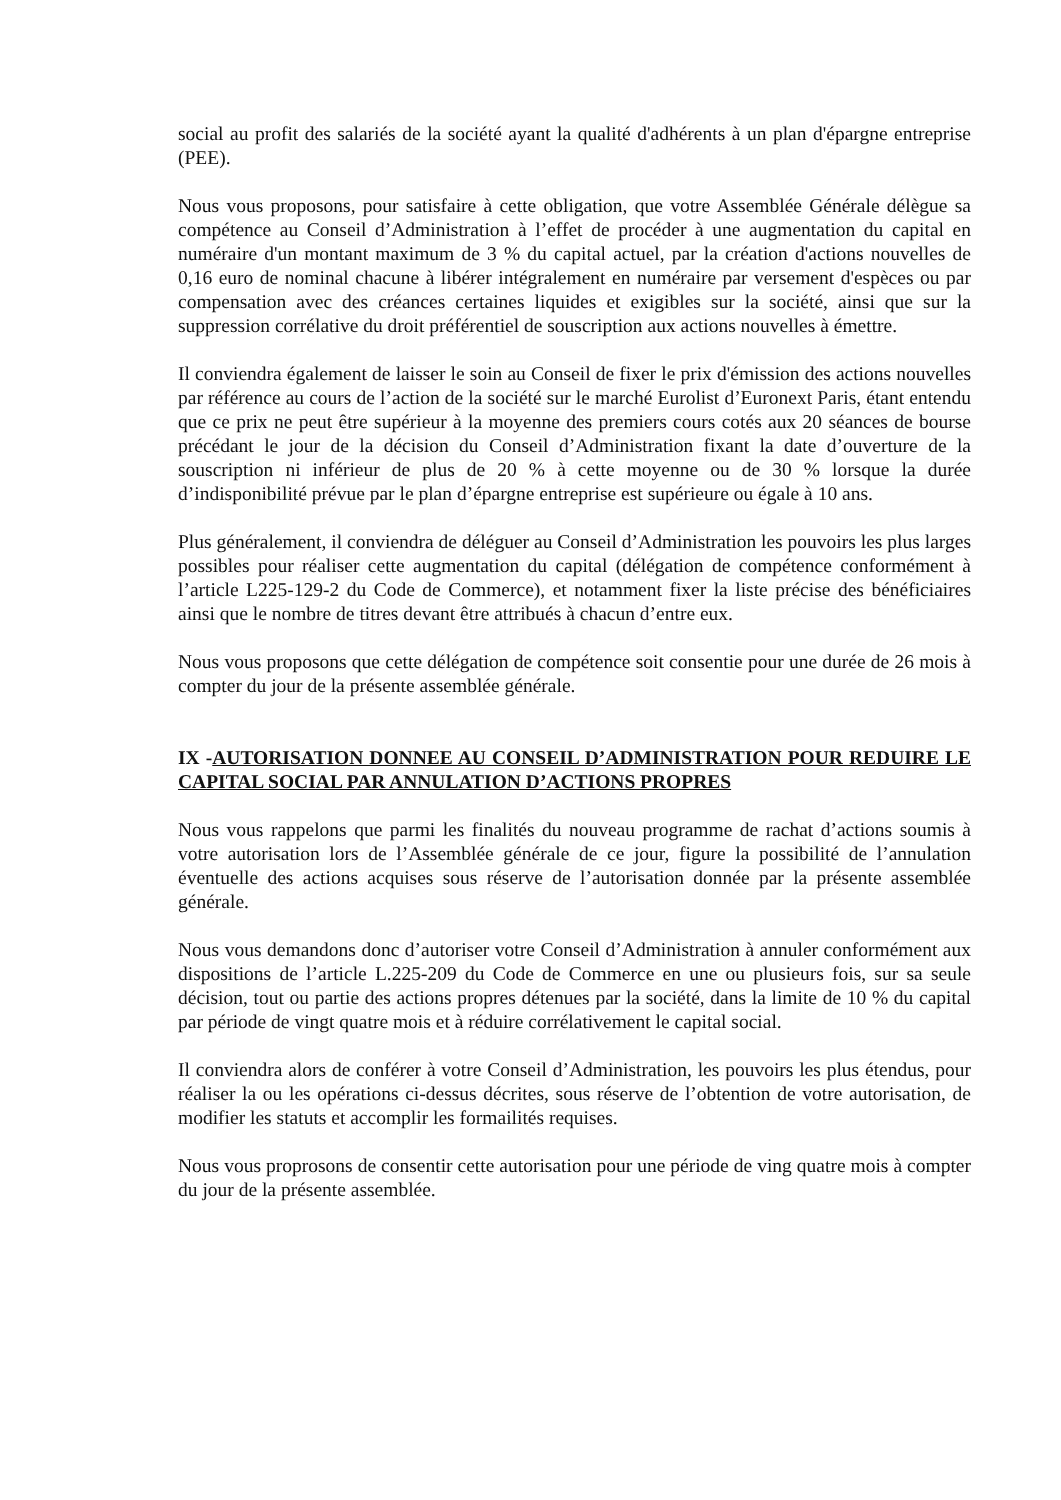social au profit des salariés de la société ayant la qualité d'adhérents à un plan d'épargne entreprise (PEE).
Nous vous proposons, pour satisfaire à cette obligation, que votre Assemblée Générale délègue sa compétence au Conseil d’Administration à l’effet de procéder à une augmentation du capital en numéraire d'un montant maximum de 3 % du capital actuel, par la création d'actions nouvelles de 0,16 euro de nominal chacune à libérer intégralement en numéraire par versement d'espèces ou par compensation avec des créances certaines liquides et exigibles sur la société, ainsi que sur la suppression corrélative du droit préférentiel de souscription aux actions nouvelles à émettre.
Il conviendra également de laisser le soin au Conseil de fixer le prix d'émission des actions nouvelles par référence au cours de l’action de la société sur le marché Eurolist d’Euronext Paris, étant entendu que ce prix ne peut être supérieur à la moyenne des premiers cours cotés aux 20 séances de bourse précédant le jour de la décision du Conseil d’Administration fixant la date d’ouverture de la souscription ni inférieur de plus de 20 % à cette moyenne ou de 30 % lorsque la durée d’indisponibilité prévue par le plan d’épargne entreprise est supérieure ou égale à 10 ans.
Plus généralement, il conviendra de déléguer au Conseil d’Administration les pouvoirs les plus larges possibles pour réaliser cette augmentation du capital (délégation de compétence conformément à l’article L225-129-2 du Code de Commerce), et notamment fixer la liste précise des bénéficiaires ainsi que le nombre de titres devant être attribués à chacun d’entre eux.
Nous vous proposons que cette délégation de compétence soit consentie pour une durée de 26 mois à compter du jour de la présente assemblée générale.
IX -AUTORISATION DONNEE AU CONSEIL D’ADMINISTRATION POUR REDUIRE LE CAPITAL SOCIAL PAR ANNULATION D’ACTIONS PROPRES
Nous vous rappelons que parmi les finalités du nouveau programme de rachat d’actions soumis à votre autorisation lors de l’Assemblée générale de ce jour, figure la possibilité de l’annulation éventuelle des actions acquises sous réserve de l’autorisation donnée par la présente assemblée générale.
Nous vous demandons donc d’autoriser votre Conseil d’Administration à annuler conformément aux dispositions de l’article L.225-209 du Code de Commerce en une ou plusieurs fois, sur sa seule décision, tout ou partie des actions propres détenues par la société, dans la limite de 10 % du capital par période de vingt quatre mois et à réduire corrélativement le capital social.
Il conviendra alors de conférer à votre Conseil d’Administration, les pouvoirs les plus étendus, pour réaliser la ou les opérations ci-dessus décrites, sous réserve de l’obtention de votre autorisation, de modifier les statuts et accomplir les formailités requises.
Nous vous proprosons de consentir cette autorisation pour une période de ving quatre mois à compter du jour de la présente assemblée.